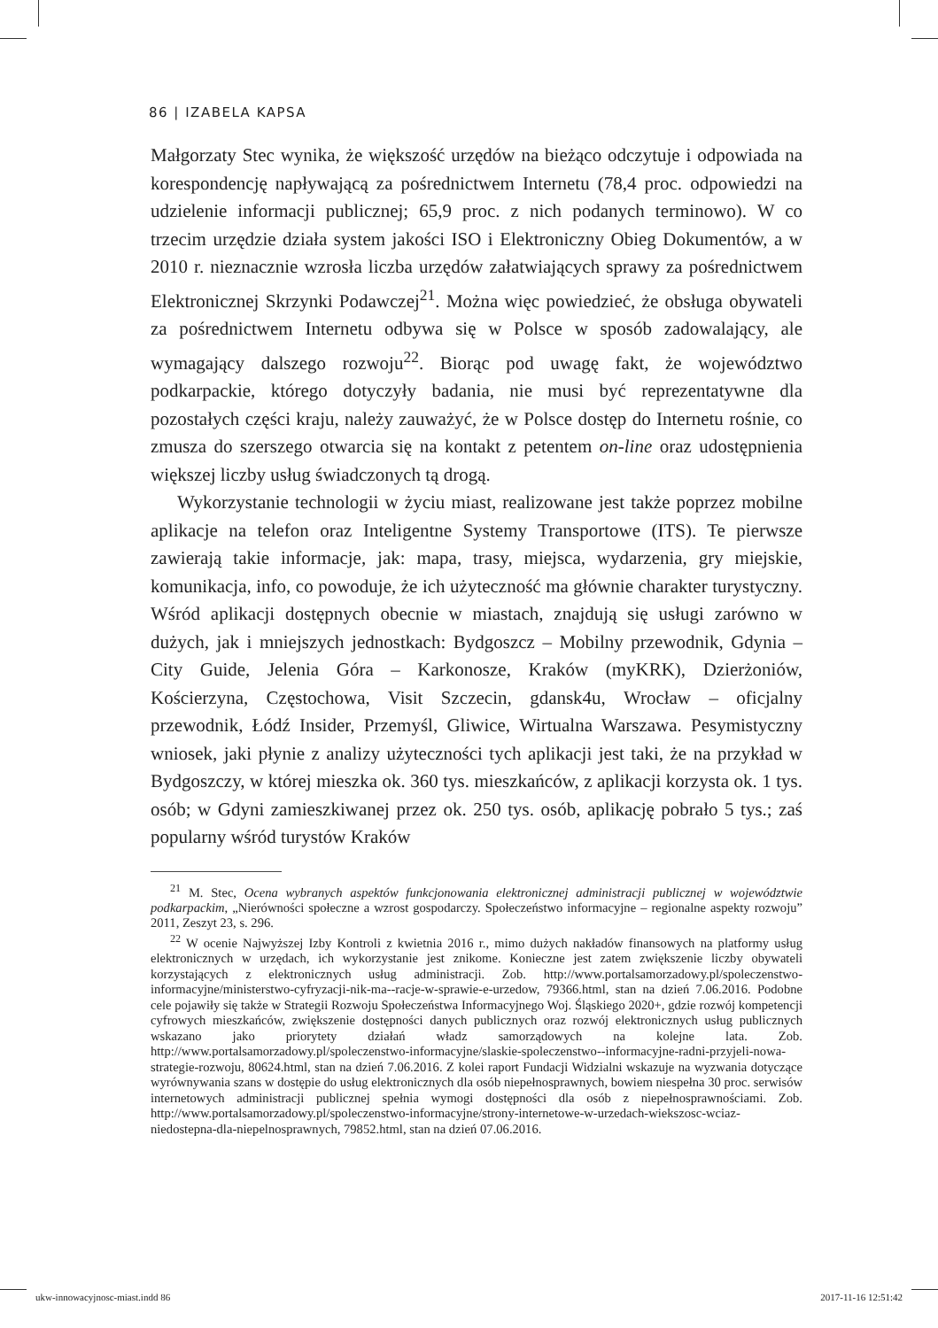86 | IZABELA KAPSA
Małgorzaty Stec wynika, że większość urzędów na bieżąco odczytuje i odpowiada na korespondencję napływającą za pośrednictwem Internetu (78,4 proc. odpowiedzi na udzielenie informacji publicznej; 65,9 proc. z nich podanych terminowo). W co trzecim urzędzie działa system jakości ISO i Elektroniczny Obieg Dokumentów, a w 2010 r. nieznacznie wzrosła liczba urzędów załatwiających sprawy za pośrednictwem Elektronicznej Skrzynki Podawczej<sup>21</sup>. Można więc powiedzieć, że obsługa obywateli za pośrednictwem Internetu odbywa się w Polsce w sposób zadowalający, ale wymagający dalszego rozwoju<sup>22</sup>. Biorąc pod uwagę fakt, że województwo podkarpackie, którego dotyczyły badania, nie musi być reprezentatywne dla pozostałych części kraju, należy zauważyć, że w Polsce dostęp do Internetu rośnie, co zmusza do szerszego otwarcia się na kontakt z petentem on-line oraz udostępnienia większej liczby usług świadczonych tą drogą.
Wykorzystanie technologii w życiu miast, realizowane jest także poprzez mobilne aplikacje na telefon oraz Inteligentne Systemy Transportowe (ITS). Te pierwsze zawierają takie informacje, jak: mapa, trasy, miejsca, wydarzenia, gry miejskie, komunikacja, info, co powoduje, że ich użyteczność ma głównie charakter turystyczny. Wśród aplikacji dostępnych obecnie w miastach, znajdują się usługi zarówno w dużych, jak i mniejszych jednostkach: Bydgoszcz – Mobilny przewodnik, Gdynia – City Guide, Jelenia Góra – Karkonosze, Kraków (myKRK), Dzierżoniów, Kościerzyna, Częstochowa, Visit Szczecin, gdansk4u, Wrocław – oficjalny przewodnik, Łódź Insider, Przemyśl, Gliwice, Wirtualna Warszawa. Pesymistyczny wniosek, jaki płynie z analizy użyteczności tych aplikacji jest taki, że na przykład w Bydgoszczy, w której mieszka ok. 360 tys. mieszkańców, z aplikacji korzysta ok. 1 tys. osób; w Gdyni zamieszkiwanej przez ok. 250 tys. osób, aplikację pobrało 5 tys.; zaś popularny wśród turystów Kraków
<sup>21</sup> M. Stec, Ocena wybranych aspektów funkcjonowania elektronicznej administracji publicznej w województwie podkarpackim, „Nierówności społeczne a wzrost gospodarczy. Społeczeństwo informacyjne – regionalne aspekty rozwoju” 2011, Zeszyt 23, s. 296.
<sup>22</sup> W ocenie Najwyższej Izby Kontroli z kwietnia 2016 r., mimo dużych nakładów finansowych na platformy usług elektronicznych w urzędach, ich wykorzystanie jest znikome. Konieczne jest zatem zwiększenie liczby obywateli korzystających z elektronicznych usług administracji. Zob. http://www.portalsamorzadowy.pl/spoleczenstwo-informacyjne/ministerstwo-cyfryzacji-nik-ma--racje-w-sprawie-e-urzedow, 79366.html, stan na dzień 7.06.2016. Podobne cele pojawiły się także w Strategii Rozwoju Społeczeństwa Informacyjnego Woj. Śląskiego 2020+, gdzie rozwój kompetencji cyfrowych mieszkańców, zwiększenie dostępności danych publicznych oraz rozwój elektronicznych usług publicznych wskazano jako priorytety działań władz samorządowych na kolejne lata. Zob. http://www.portalsamorzadowy.pl/spoleczenstwo-informacyjne/slaskie-spoleczenstwo--informacyjne-radni-przyjeli-nowa-strategie-rozwoju, 80624.html, stan na dzień 7.06.2016. Z kolei raport Fundacji Widzialni wskazuje na wyzwania dotyczące wyrównywania szans w dostępie do usług elektronicznych dla osób niepełnosprawnych, bowiem niespełna 30 proc. serwisów internetowych administracji publicznej spełnia wymogi dostępności dla osób z niepełnosprawnościami. Zob. http://www.portalsamorzadowy.pl/spoleczenstwo-informacyjne/strony-internetowe-w-urzedach-wiekszosc-wciaz-niedostepna-dla-niepelnosprawnych, 79852.html, stan na dzień 07.06.2016.
ukw-innowacyjnosc-miast.indd 86 2017-11-16 12:51:42